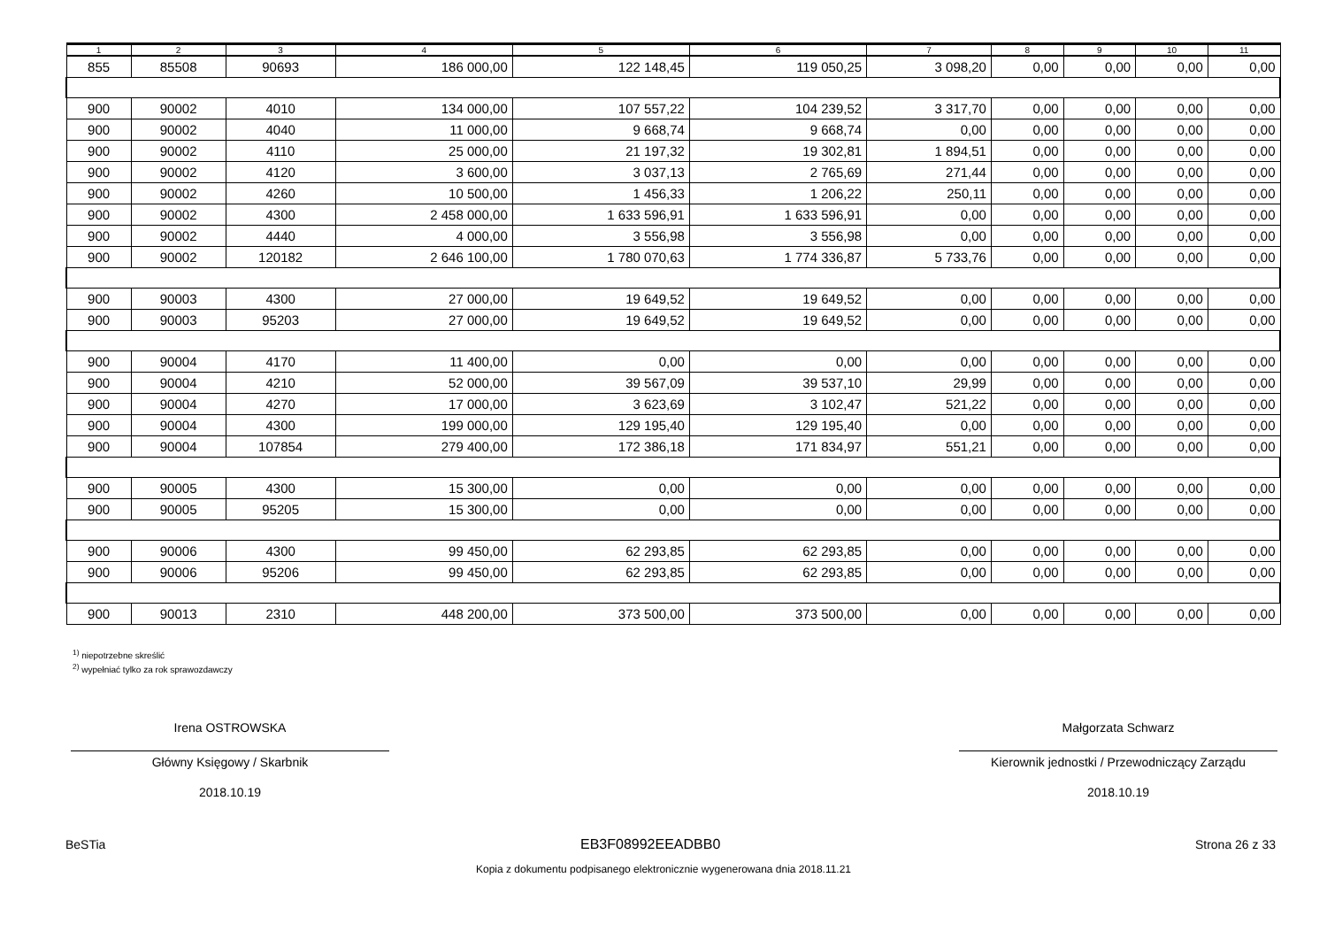| 1 | 2 | 3 | 4 | 5 | 6 | 7 | 8 | 9 | 10 | 11 |
| --- | --- | --- | --- | --- | --- | --- | --- | --- | --- | --- |
| 855 | 85508 | 90693 | 186 000,00 | 122 148,45 | 119 050,25 | 3 098,20 | 0,00 | 0,00 | 0,00 | 0,00 |
| 900 | 90002 | 4010 | 134 000,00 | 107 557,22 | 104 239,52 | 3 317,70 | 0,00 | 0,00 | 0,00 | 0,00 |
| 900 | 90002 | 4040 | 11 000,00 | 9 668,74 | 9 668,74 | 0,00 | 0,00 | 0,00 | 0,00 | 0,00 |
| 900 | 90002 | 4110 | 25 000,00 | 21 197,32 | 19 302,81 | 1 894,51 | 0,00 | 0,00 | 0,00 | 0,00 |
| 900 | 90002 | 4120 | 3 600,00 | 3 037,13 | 2 765,69 | 271,44 | 0,00 | 0,00 | 0,00 | 0,00 |
| 900 | 90002 | 4260 | 10 500,00 | 1 456,33 | 1 206,22 | 250,11 | 0,00 | 0,00 | 0,00 | 0,00 |
| 900 | 90002 | 4300 | 2 458 000,00 | 1 633 596,91 | 1 633 596,91 | 0,00 | 0,00 | 0,00 | 0,00 | 0,00 |
| 900 | 90002 | 4440 | 4 000,00 | 3 556,98 | 3 556,98 | 0,00 | 0,00 | 0,00 | 0,00 | 0,00 |
| 900 | 90002 | 120182 | 2 646 100,00 | 1 780 070,63 | 1 774 336,87 | 5 733,76 | 0,00 | 0,00 | 0,00 | 0,00 |
| 900 | 90003 | 4300 | 27 000,00 | 19 649,52 | 19 649,52 | 0,00 | 0,00 | 0,00 | 0,00 | 0,00 |
| 900 | 90003 | 95203 | 27 000,00 | 19 649,52 | 19 649,52 | 0,00 | 0,00 | 0,00 | 0,00 | 0,00 |
| 900 | 90004 | 4170 | 11 400,00 | 0,00 | 0,00 | 0,00 | 0,00 | 0,00 | 0,00 | 0,00 |
| 900 | 90004 | 4210 | 52 000,00 | 39 567,09 | 39 537,10 | 29,99 | 0,00 | 0,00 | 0,00 | 0,00 |
| 900 | 90004 | 4270 | 17 000,00 | 3 623,69 | 3 102,47 | 521,22 | 0,00 | 0,00 | 0,00 | 0,00 |
| 900 | 90004 | 4300 | 199 000,00 | 129 195,40 | 129 195,40 | 0,00 | 0,00 | 0,00 | 0,00 | 0,00 |
| 900 | 90004 | 107854 | 279 400,00 | 172 386,18 | 171 834,97 | 551,21 | 0,00 | 0,00 | 0,00 | 0,00 |
| 900 | 90005 | 4300 | 15 300,00 | 0,00 | 0,00 | 0,00 | 0,00 | 0,00 | 0,00 | 0,00 |
| 900 | 90005 | 95205 | 15 300,00 | 0,00 | 0,00 | 0,00 | 0,00 | 0,00 | 0,00 | 0,00 |
| 900 | 90006 | 4300 | 99 450,00 | 62 293,85 | 62 293,85 | 0,00 | 0,00 | 0,00 | 0,00 | 0,00 |
| 900 | 90006 | 95206 | 99 450,00 | 62 293,85 | 62 293,85 | 0,00 | 0,00 | 0,00 | 0,00 | 0,00 |
| 900 | 90013 | 2310 | 448 200,00 | 373 500,00 | 373 500,00 | 0,00 | 0,00 | 0,00 | 0,00 | 0,00 |
<sup>1)</sup> niepotrzebne skreślić
<sup>2)</sup> wypełniać tylko za rok sprawozdawczy
Irena OSTROWSKA
Główny Księgowy / Skarbnik
2018.10.19
Małgorzata Schwarz
Kierownik jednostki / Przewodniczący Zarządu
2018.10.19
BeSTia EB3F08992EEADBB0 Strona 26 z 33
Kopia z dokumentu podpisanego elektronicznie wygenerowana dnia 2018.11.21